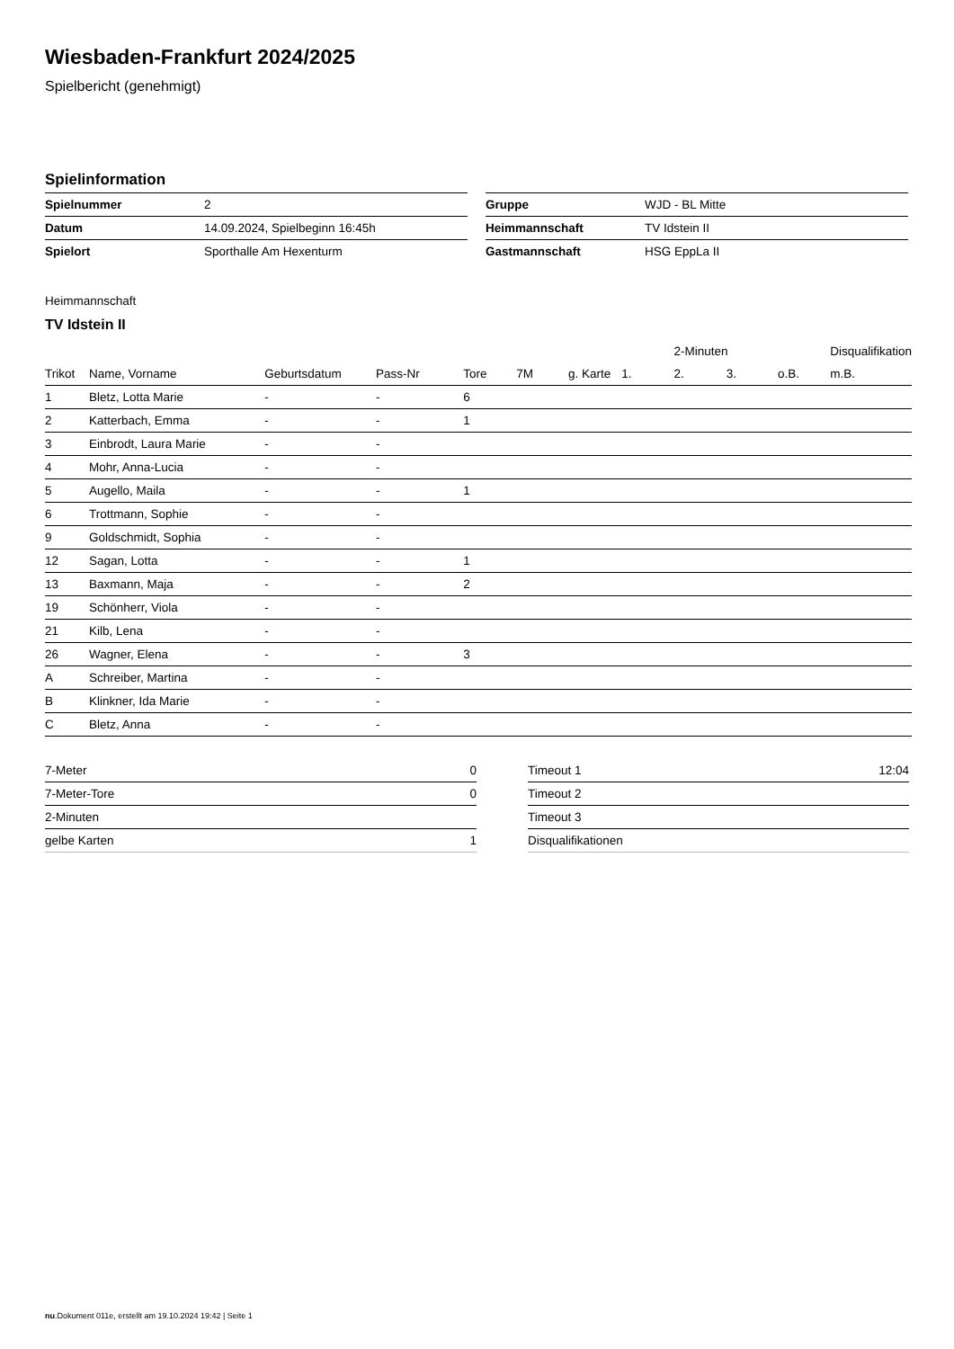Wiesbaden-Frankfurt 2024/2025
Spielbericht (genehmigt)
Spielinformation
| Spielnummer | 2 |
| Datum | 14.09.2024, Spielbeginn 16:45h |
| Spielort | Sporthalle Am Hexenturm |
| Gruppe | WJD - BL Mitte |
| Heimmannschaft | TV Idstein II |
| Gastmannschaft | HSG EppLa II |
Heimmannschaft
TV Idstein II
| | | | | | | | | 2-Minuten | | | Disqualifikation |
| --- | --- | --- | --- | --- | --- | --- | --- | --- | --- | --- | --- |
| Trikot | Name, Vorname | Geburtsdatum | Pass-Nr | Tore | 7M | g. Karte | 1. | 2. | 3. | o.B. | m.B. |
| 1 | Bletz, Lotta Marie | - | - | 6 | | | | | | | |
| 2 | Katterbach, Emma | - | - | 1 | | | | | | | |
| 3 | Einbrodt, Laura Marie | - | - | | | | | | | | |
| 4 | Mohr, Anna-Lucia | - | - | | | | | | | | |
| 5 | Augello, Maila | - | - | 1 | | | | | | | |
| 6 | Trottmann, Sophie | - | - | | | | | | | | |
| 9 | Goldschmidt, Sophia | - | - | | | | | | | | |
| 12 | Sagan, Lotta | - | - | 1 | | | | | | | |
| 13 | Baxmann, Maja | - | - | 2 | | | | | | | |
| 19 | Schönherr, Viola | - | - | | | | | | | | |
| 21 | Kilb, Lena | - | - | | | | | | | | |
| 26 | Wagner, Elena | - | - | 3 | | | | | | | |
| A | Schreiber, Martina | - | - | | | | | | | | |
| B | Klinkner, Ida Marie | - | - | | | | | | | | |
| C | Bletz, Anna | - | - | | | | | | | | |
| 7-Meter | 0 |
| 7-Meter-Tore | 0 |
| 2-Minuten | |
| gelbe Karten | 1 |
| Timeout 1 | 12:04 |
| Timeout 2 | |
| Timeout 3 | |
| Disqualifikationen | |
nu.Dokument 011e, erstellt am 19.10.2024 19:42 | Seite 1